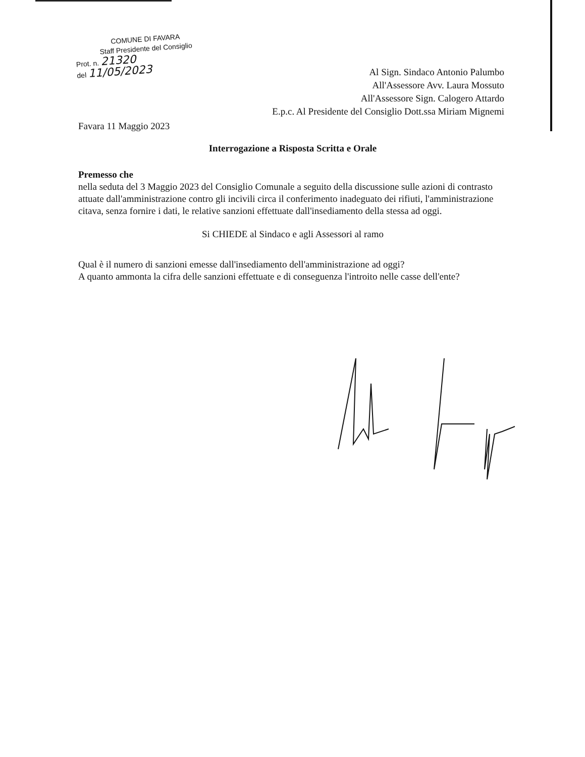COMUNE DI FAVARA
Staff Presidente del Consiglio
Prot. n. 21320
del 11/05/2023
Al Sign. Sindaco Antonio Palumbo
All'Assessore Avv. Laura Mossuto
All'Assessore Sign. Calogero Attardo
E.p.c. Al Presidente del Consiglio Dott.ssa Miriam Mignemi
Favara 11 Maggio 2023
Interrogazione a Risposta Scritta e Orale
Premesso che
nella seduta del 3 Maggio 2023 del Consiglio Comunale a seguito della discussione sulle azioni di contrasto attuate dall'amministrazione contro gli incivili circa il conferimento inadeguato dei rifiuti, l'amministrazione citava, senza fornire i dati, le relative sanzioni effettuate dall'insediamento della stessa ad oggi.
Si CHIEDE al Sindaco e agli Assessori al ramo
Qual è il numero di sanzioni emesse dall'insediamento dell'amministrazione ad oggi?
A quanto ammonta la cifra delle sanzioni effettuate e di conseguenza l'introito nelle casse dell'ente?